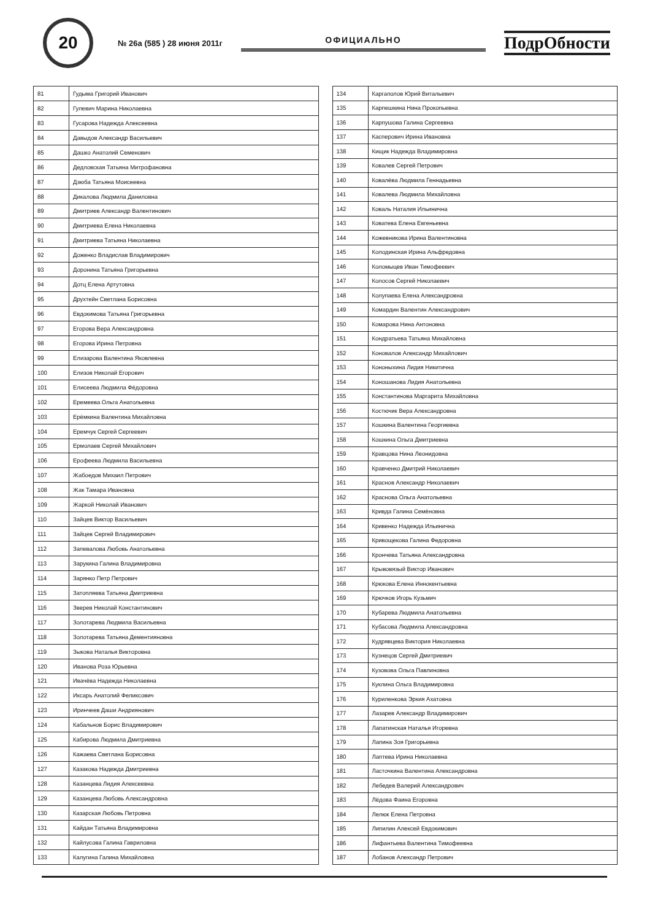20
№ 26а (585 ) 28 июня 2011г ОФИЦИАЛЬНО
ПодрОбности
| 81 | Гудыма Григорий Иванович |
| 82 | Гулевич Марина Николаевна |
| 83 | Гусарова Надежда Алексеевна |
| 84 | Давыдов Александр Васильевич |
| 85 | Дашко Анатолий Семенович |
| 86 | Дедловская Татьяна Митрофановна |
| 87 | Дзюба Татьяна Моисеевна |
| 88 | Дикалова Людмила Даниловна |
| 89 | Дмитриев Александр Валентинович |
| 90 | Дмитриева Елена Николаевна |
| 91 | Дмитриева Татьяна Николаевна |
| 92 | Доженко Владислав Владимирович |
| 93 | Доронина Татьяна Григорьевна |
| 94 | Дотц Елена Артутовна |
| 95 | Друхтейн Светлана Борисовна |
| 96 | Евдокимова Татьяна Григорьевна |
| 97 | Егорова Вера Александровна |
| 98 | Егорова Ирина Петровна |
| 99 | Елизарова Валентина Яковлевна |
| 100 | Елизов Николай Егорович |
| 101 | Елисеева Людмила Фёдоровна |
| 102 | Еремеева Ольга Анатольевна |
| 103 | Ерёмкина Валентина Михайловна |
| 104 | Еремчук Сергей Сергеевич |
| 105 | Ермолаев Сергей Михайлович |
| 106 | Ерофеева Людмила Васильевна |
| 107 | Жабоедов Михаил Петрович |
| 108 | Жак Тамара Ивановна |
| 109 | Жаркой Николай Иванович |
| 110 | Зайцев Виктор Васильевич |
| 111 | Зайцев Сергей Владимирович |
| 112 | Запевалова Любовь Анатольевна |
| 113 | Зарукина Галина Владимировна |
| 114 | Зарянко Петр Петрович |
| 115 | Затопляева Татьяна Дмитриевна |
| 116 | Зверев Николай Константинович |
| 117 | Золотарева Людмила Васильевна |
| 118 | Золотарева Татьяна Дементияновна |
| 119 | Зыкова Наталья Викторовна |
| 120 | Иванова Роза Юрьевна |
| 121 | Ивачёва Надежда Николаевна |
| 122 | Иксарь Анатолий Феликсович |
| 123 | Иринчеев Даши Андриянович |
| 124 | Кабальнов Борис Владимирович |
| 125 | Кабирова Людмила Дмитриевна |
| 126 | Кажаева Светлана Борисовна |
| 127 | Казакова Надежда Дмитриевна |
| 128 | Казанцева Лидия Алексеевна |
| 129 | Казанцева Любовь Александровна |
| 130 | Казарская Любовь Петровна |
| 131 | Кайдан Татьяна Владимировна |
| 132 | Кайлусова Галина Гавриловна |
| 133 | Калугина Галина Михайловна |
| 134 | Каргаполов Юрий Витальевич |
| 135 | Карпешкина Нина Прокопьевна |
| 136 | Карпушова Галина Сергеевна |
| 137 | Касперович Ирина Ивановна |
| 138 | Кищик Надежда Владимировна |
| 139 | Ковалев Сергей Петрович |
| 140 | Ковалёва Людмила Геннадьевна |
| 141 | Ковалева Людмила Михайловна |
| 142 | Коваль Наталия Ильинична |
| 143 | Коватева Елена Евгеньевна |
| 144 | Кожевникова Ирина Валентиновна |
| 145 | Колодинская Ирина Альфредовна |
| 146 | Коломыцев Иван Тимофеевич |
| 147 | Колосов Сергей Николаевич |
| 148 | Колупаева Елена Александровна |
| 149 | Комардин Валентин Александрович |
| 150 | Комарова Нина Антоновна |
| 151 | Кондратьева Татьяна Михайловна |
| 152 | Коновалов Александр Михайлович |
| 153 | Кононыхина Лидия Никитична |
| 154 | Коношанова Лидия Анатольевна |
| 155 | Константинова Маргарита Михайловна |
| 156 | Костючик Вера Александровна |
| 157 | Кошкина Валентина Георгиевна |
| 158 | Кошкина Ольга Дмитриевна |
| 159 | Кравцова Нина Леонидовна |
| 160 | Кравченко Дмитрий Николаевич |
| 161 | Краснов Александр Николаевич |
| 162 | Краснова Ольга Анатольевна |
| 163 | Кривда Галина Семёновна |
| 164 | Кривенко Надежда Ильинична |
| 165 | Кривощекова Галина Федоровна |
| 166 | Крончева Татьяна Александровна |
| 167 | Крывовязый Виктор Иванович |
| 168 | Крюкова Елена Иннокентьевна |
| 169 | Крючков Игорь Кузьмич |
| 170 | Кубарева Людмила Анатольевна |
| 171 | Кубасова Людмила Александровна |
| 172 | Кудрявцева Виктория Николаевна |
| 173 | Кузнецов Сергей Дмитриевич |
| 174 | Кузовова Ольга Павлиновна |
| 175 | Куклина Ольга Владимировна |
| 176 | Куриленкова Эркия Ахатовна |
| 177 | Лазарев Александр Владимирович |
| 178 | Лапатинская Наталья Игоревна |
| 179 | Лапина Зоя Григорьевна |
| 180 | Лаптева Ирина Николаевна |
| 181 | Ласточкина Валентина Александровна |
| 182 | Лебедев Валерий Александрович |
| 183 | Лёдова Фаина Егоровна |
| 184 | Лелюк Елена Петровна |
| 185 | Липилин Алексей Евдокимович |
| 186 | Лифантьева Валентина Тимофеевна |
| 187 | Лобанов Александр Петрович |